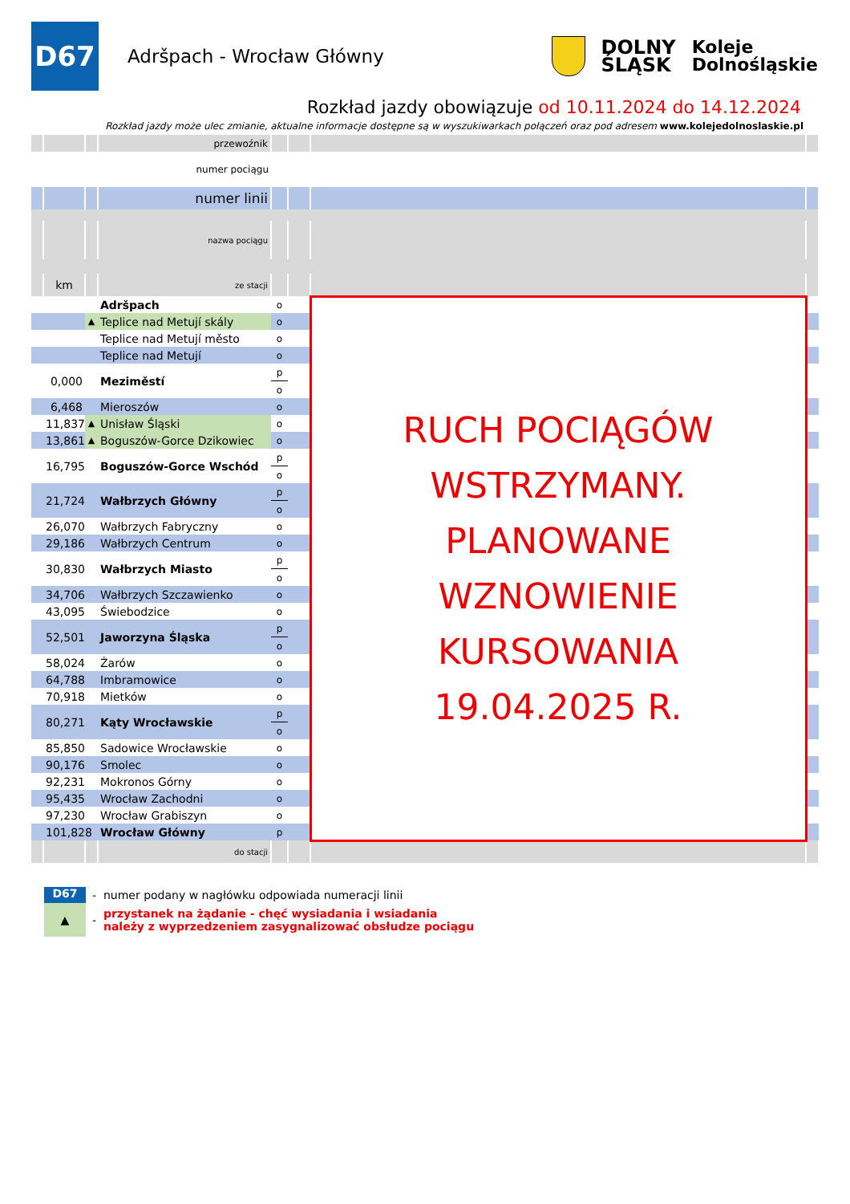D67
Adršpach - Wrocław Główny
DOLNY
ŚLĄSK
Koleje
Dolnośląskie
Rozkład jazdy obowiązuje od 10.11.2024 do 14.12.2024
Rozkład jazdy może ulec zmianie, aktualne informacje dostępne są w wyszukiwarkach połączeń oraz pod adresem www.kolejedolnoslaskie.pl
| | | | przewoźnik | | | | |
| numer pociągu | | | | | | | |
| | | | numer linii | | | | |
| | | | nazwa pociągu | | | | |
| | km | | ze stacji | | | | |
| | | | Adršpach | o | | RUCH POCIĄGÓW WSTRZYMANY. PLANOWANE WZNOWIENIE KURSOWANIA 19.04.2025 R. | |
| | | ▲ | Teplice nad Metují skály | o | | | |
| | | | Teplice nad Metují město | o | | | |
| | | | Teplice nad Metují | o | | | |
| | 0,000 | | Meziměstí | p | | | |
| | | | | o | | | |
| | 6,468 | | Mieroszów | o | | | |
| | 11,837 | ▲ | Unisław Śląski | o | | | |
| | 13,861 | ▲ | Boguszów-Gorce Dzikowiec | o | | | |
| | 16,795 | | Boguszów-Gorce Wschód | p | | | |
| | | | | o | | | |
| | 21,724 | | Wałbrzych Główny | p | | | |
| | | | | o | | | |
| | 26,070 | | Wałbrzych Fabryczny | o | | | |
| | 29,186 | | Wałbrzych Centrum | o | | | |
| | 30,830 | | Wałbrzych Miasto | p | | | |
| | | | | o | | | |
| | 34,706 | | Wałbrzych Szczawienko | o | | | |
| | 43,095 | | Świebodzice | o | | | |
| | 52,501 | | Jaworzyna Śląska | p | | | |
| | | | | o | | | |
| | 58,024 | | Żarów | o | | | |
| | 64,788 | | Imbramowice | o | | | |
| | 70,918 | | Mietków | o | | | |
| | 80,271 | | Kąty Wrocławskie | p | | | |
| | | | | o | | | |
| | 85,850 | | Sadowice Wrocławskie | o | | | |
| | 90,176 | | Smolec | o | | | |
| | 92,231 | | Mokronos Górny | o | | | |
| | 95,435 | | Wrocław Zachodni | o | | | |
| | 97,230 | | Wrocław Grabiszyn | o | | | |
| | 101,828 | | Wrocław Główny | p | | | |
| | | | do stacji | | | | |
D67 - numer podany w nagłówku odpowiada numeracji linii
▲ - przystanek na żądanie - chęć wysiadania i wsiadania
należy z wyprzedzeniem zasygnalizować obsłudze pociągu